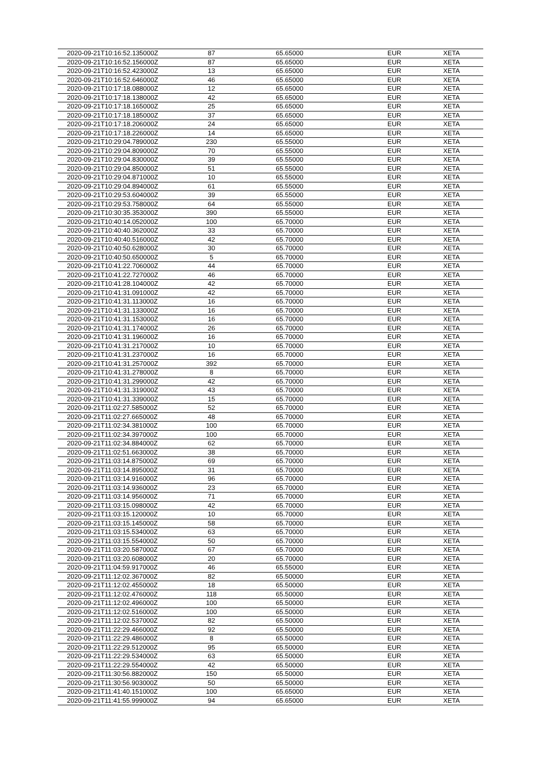| 2020-09-21T10:16:52.135000Z | 87 | 65.65000 | EUR | XETA |
| 2020-09-21T10:16:52.156000Z | 87 | 65.65000 | EUR | XETA |
| 2020-09-21T10:16:52.423000Z | 13 | 65.65000 | EUR | XETA |
| 2020-09-21T10:16:52.646000Z | 46 | 65.65000 | EUR | XETA |
| 2020-09-21T10:17:18.088000Z | 12 | 65.65000 | EUR | XETA |
| 2020-09-21T10:17:18.138000Z | 42 | 65.65000 | EUR | XETA |
| 2020-09-21T10:17:18.165000Z | 25 | 65.65000 | EUR | XETA |
| 2020-09-21T10:17:18.185000Z | 37 | 65.65000 | EUR | XETA |
| 2020-09-21T10:17:18.206000Z | 24 | 65.65000 | EUR | XETA |
| 2020-09-21T10:17:18.226000Z | 14 | 65.65000 | EUR | XETA |
| 2020-09-21T10:29:04.789000Z | 230 | 65.55000 | EUR | XETA |
| 2020-09-21T10:29:04.809000Z | 70 | 65.55000 | EUR | XETA |
| 2020-09-21T10:29:04.830000Z | 39 | 65.55000 | EUR | XETA |
| 2020-09-21T10:29:04.850000Z | 51 | 65.55000 | EUR | XETA |
| 2020-09-21T10:29:04.871000Z | 10 | 65.55000 | EUR | XETA |
| 2020-09-21T10:29:04.894000Z | 61 | 65.55000 | EUR | XETA |
| 2020-09-21T10:29:53.604000Z | 39 | 65.55000 | EUR | XETA |
| 2020-09-21T10:29:53.758000Z | 64 | 65.55000 | EUR | XETA |
| 2020-09-21T10:30:35.353000Z | 390 | 65.55000 | EUR | XETA |
| 2020-09-21T10:40:14.052000Z | 100 | 65.70000 | EUR | XETA |
| 2020-09-21T10:40:40.362000Z | 33 | 65.70000 | EUR | XETA |
| 2020-09-21T10:40:40.516000Z | 42 | 65.70000 | EUR | XETA |
| 2020-09-21T10:40:50.628000Z | 30 | 65.70000 | EUR | XETA |
| 2020-09-21T10:40:50.650000Z | 5 | 65.70000 | EUR | XETA |
| 2020-09-21T10:41:22.706000Z | 44 | 65.70000 | EUR | XETA |
| 2020-09-21T10:41:22.727000Z | 46 | 65.70000 | EUR | XETA |
| 2020-09-21T10:41:28.104000Z | 42 | 65.70000 | EUR | XETA |
| 2020-09-21T10:41:31.091000Z | 42 | 65.70000 | EUR | XETA |
| 2020-09-21T10:41:31.113000Z | 16 | 65.70000 | EUR | XETA |
| 2020-09-21T10:41:31.133000Z | 16 | 65.70000 | EUR | XETA |
| 2020-09-21T10:41:31.153000Z | 16 | 65.70000 | EUR | XETA |
| 2020-09-21T10:41:31.174000Z | 26 | 65.70000 | EUR | XETA |
| 2020-09-21T10:41:31.196000Z | 16 | 65.70000 | EUR | XETA |
| 2020-09-21T10:41:31.217000Z | 10 | 65.70000 | EUR | XETA |
| 2020-09-21T10:41:31.237000Z | 16 | 65.70000 | EUR | XETA |
| 2020-09-21T10:41:31.257000Z | 392 | 65.70000 | EUR | XETA |
| 2020-09-21T10:41:31.278000Z | 8 | 65.70000 | EUR | XETA |
| 2020-09-21T10:41:31.299000Z | 42 | 65.70000 | EUR | XETA |
| 2020-09-21T10:41:31.319000Z | 43 | 65.70000 | EUR | XETA |
| 2020-09-21T10:41:31.339000Z | 15 | 65.70000 | EUR | XETA |
| 2020-09-21T11:02:27.585000Z | 52 | 65.70000 | EUR | XETA |
| 2020-09-21T11:02:27.665000Z | 48 | 65.70000 | EUR | XETA |
| 2020-09-21T11:02:34.381000Z | 100 | 65.70000 | EUR | XETA |
| 2020-09-21T11:02:34.397000Z | 100 | 65.70000 | EUR | XETA |
| 2020-09-21T11:02:34.884000Z | 62 | 65.70000 | EUR | XETA |
| 2020-09-21T11:02:51.663000Z | 38 | 65.70000 | EUR | XETA |
| 2020-09-21T11:03:14.875000Z | 69 | 65.70000 | EUR | XETA |
| 2020-09-21T11:03:14.895000Z | 31 | 65.70000 | EUR | XETA |
| 2020-09-21T11:03:14.916000Z | 96 | 65.70000 | EUR | XETA |
| 2020-09-21T11:03:14.936000Z | 23 | 65.70000 | EUR | XETA |
| 2020-09-21T11:03:14.956000Z | 71 | 65.70000 | EUR | XETA |
| 2020-09-21T11:03:15.098000Z | 42 | 65.70000 | EUR | XETA |
| 2020-09-21T11:03:15.120000Z | 10 | 65.70000 | EUR | XETA |
| 2020-09-21T11:03:15.145000Z | 58 | 65.70000 | EUR | XETA |
| 2020-09-21T11:03:15.534000Z | 63 | 65.70000 | EUR | XETA |
| 2020-09-21T11:03:15.554000Z | 50 | 65.70000 | EUR | XETA |
| 2020-09-21T11:03:20.587000Z | 67 | 65.70000 | EUR | XETA |
| 2020-09-21T11:03:20.608000Z | 20 | 65.70000 | EUR | XETA |
| 2020-09-21T11:04:59.917000Z | 46 | 65.55000 | EUR | XETA |
| 2020-09-21T11:12:02.367000Z | 82 | 65.50000 | EUR | XETA |
| 2020-09-21T11:12:02.455000Z | 18 | 65.50000 | EUR | XETA |
| 2020-09-21T11:12:02.476000Z | 118 | 65.50000 | EUR | XETA |
| 2020-09-21T11:12:02.496000Z | 100 | 65.50000 | EUR | XETA |
| 2020-09-21T11:12:02.516000Z | 100 | 65.50000 | EUR | XETA |
| 2020-09-21T11:12:02.537000Z | 82 | 65.50000 | EUR | XETA |
| 2020-09-21T11:22:29.466000Z | 92 | 65.50000 | EUR | XETA |
| 2020-09-21T11:22:29.486000Z | 8 | 65.50000 | EUR | XETA |
| 2020-09-21T11:22:29.512000Z | 95 | 65.50000 | EUR | XETA |
| 2020-09-21T11:22:29.534000Z | 63 | 65.50000 | EUR | XETA |
| 2020-09-21T11:22:29.554000Z | 42 | 65.50000 | EUR | XETA |
| 2020-09-21T11:30:56.882000Z | 150 | 65.50000 | EUR | XETA |
| 2020-09-21T11:30:56.903000Z | 50 | 65.50000 | EUR | XETA |
| 2020-09-21T11:41:40.151000Z | 100 | 65.65000 | EUR | XETA |
| 2020-09-21T11:41:55.999000Z | 94 | 65.65000 | EUR | XETA |